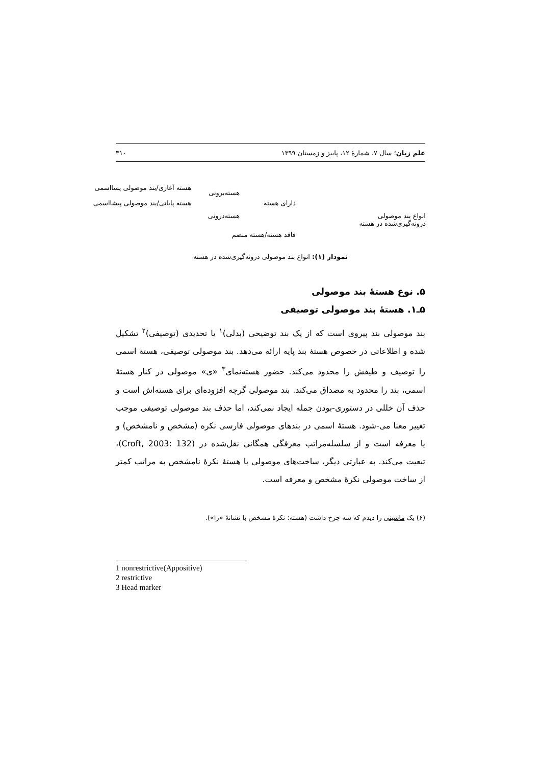علم زبان؛ سال ۷، شمارهٔ ۱۲، پاییز و زمستان ۱۳۹۹ ۳۱۰
انواع بند موصولی
درونه‌گیری‌شده در هسته
دارای هسته
فاقد هسته/هسته منضم
هسته‌برونی
هسته‌درونی
هسته آغازی/بند موصولی پسااسمی
هسته پایانی/بند موصولی پیشااسمی
نمودار (۱): انواع بند موصولی درونه‌گیری‌شده در هسته
۵. نوع هستهٔ بند موصولی
۵ـ۱. هستهٔ بند موصولی توصیفی
بند موصولی بند پیروی است که از یک بند توضیحی (بدلی)<sup>۱</sup> یا تحدیدی (توصیفی)<sup>۲</sup> تشکیل شده و اطلاعاتی در خصوص هستهٔ بند پایه ارائه می‌دهد. بند موصولی توصیفی، هستهٔ اسمی را توصیف و طیفش را محدود می‌کند. حضور هسته‌نمای<sup>۳</sup> «ی» موصولی در کنار هستهٔ اسمی، بند را محدود به مصداق می‌کند. بند موصولی گرچه افزوده‌ای برای هسته‌اش است و حذف آن خللی در دستوری-بودن جمله ایجاد نمی‌کند، اما حذف بند موصولی توصیفی موجب تغییر معنا می-شود. هستهٔ اسمی در بندهای موصولی فارسی نکره (مشخص و نامشخص) و یا معرفه است و از سلسله‌مراتب معرفگی همگانی نقل‌شده در (Croft, 2003: 132)، تبعیت می‌کند. به عبارتی دیگر، ساخت‌های موصولی با هستهٔ نکرهٔ نامشخص به مراتب کمتر از ساخت موصولی نکرهٔ مشخص و معرفه است.
(۶) یک ماشینی را دیدم که سه چرخ داشت (هسته: نکرهٔ مشخص با نشانهٔ «را»).
1 nonrestrictive(Appositive)
2 restrictive
3 Head marker